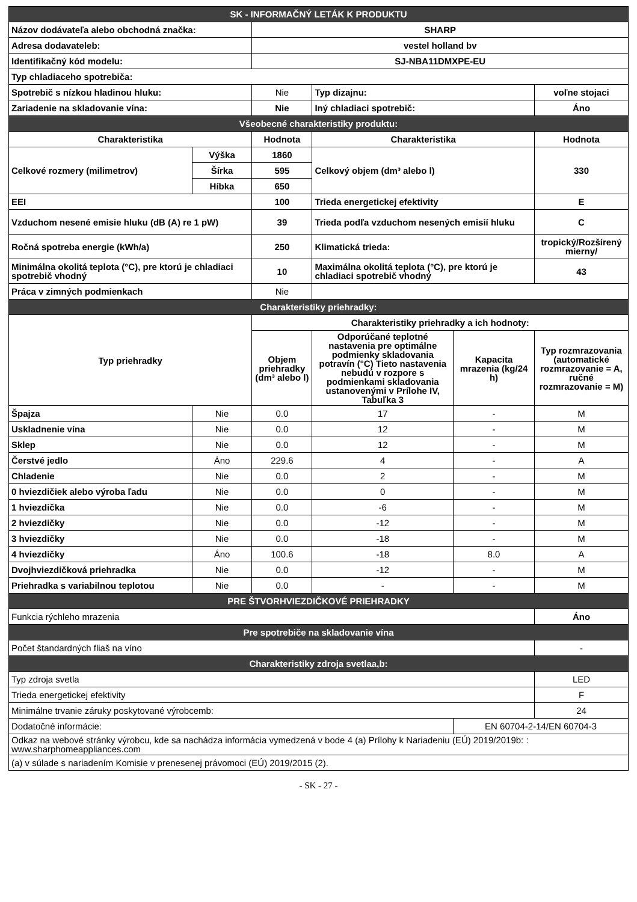| SK - INFORMAČNÝ LETÁK K PRODUKTU | | | | | |
| Názov dodávateľa alebo obchodná značka: | | SHARP | | | |
| Adresa dodavateleb: | | vestel holland bv | | | |
| Identifikačný kód modelu: | | SJ-NBA11DMXPE-EU | | | |
| Typ chladiaceho spotrebiča: | | | | | |
| Spotrebič s nízkou hladinou hluku: | | Nie | Typ dizajnu: | | voľne stojaci |
| Zariadenie na skladovanie vína: | | Nie | Iný chladiaci spotrebič: | | Áno |
| Všeobecné charakteristiky produktu: | | | | | |
| Charakteristika | | Hodnota | Charakteristika | | Hodnota |
| Celkové rozmery (milimetrov) | Výška | 1860 | Celkový objem (dm³ alebo l) | | 330 |
| | Šírka | 595 | | | |
| | Híbka | 650 | | | |
| EEI | | 100 | Trieda energetickej efektivity | | E |
| Vzduchom nesené emisie hluku (dB (A) re 1 pW) | | 39 | Trieda podľa vzduchom nesených emisií hluku | | C |
| Ročná spotreba energie (kWh/a) | | 250 | Klimatická trieda: | | tropický/Rozšírený mierny/ |
| Minimálna okolitá teplota (°C), pre ktorú je chladiaci spotrebič vhodný | | 10 | Maximálna okolitá teplota (°C), pre ktorú je chladiaci spotrebič vhodný | | 43 |
| Práca v zimných podmienkach | | Nie | | | |
| Charakteristiky priehradky: | | | | | |
| Typ priehradky | | Charakteristiky priehradky a ich hodnoty: | | | |
| | | Objem priehradky (dm³ alebo l) | Odporúčané teplotné nastavenia pre optimálne podmienky skladovania potravín (°C) Tieto nastavenia nebudú v rozpore s podmienkami skladovania ustanovenými v Prílohe IV, Tabuľka 3 | Kapacita mrazenia (kg/24 h) | Typ rozmrazovania (automatické rozmrazovanie = A, ručné rozmrazovanie = M) |
| Špajza | Nie | 0.0 | 17 | - | M |
| Uskladnenie vína | Nie | 0.0 | 12 | - | M |
| Sklep | Nie | 0.0 | 12 | - | M |
| Čerstvé jedlo | Áno | 229.6 | 4 | - | A |
| Chladenie | Nie | 0.0 | 2 | - | M |
| 0 hviezdičiek alebo výroba ľadu | Nie | 0.0 | 0 | - | M |
| 1 hviezdička | Nie | 0.0 | -6 | - | M |
| 2 hviezdičky | Nie | 0.0 | -12 | - | M |
| 3 hviezdičky | Nie | 0.0 | -18 | - | M |
| 4 hviezdičky | Áno | 100.6 | -18 | 8.0 | A |
| Dvojhviezdičková priehradka | Nie | 0.0 | -12 | - | M |
| Priehradka s variabilnou teplotou | Nie | 0.0 | - | - | M |
| PRE ŠTVORHVIEZDIČKOVÉ PRIEHRADKY | | | | | |
| Funkcia rýchleho mrazenia | | | | | Áno |
| Pre spotrebiče na skladovanie vína | | | | | |
| Počet štandardných fliaš na víno | | | | | - |
| Charakteristiky zdroja svetlaa,b: | | | | | |
| Typ zdroja svetla | | | | | LED |
| Trieda energetickej efektivity | | | | | F |
| Minimálne trvanie záruky poskytované výrobcemb: | | | | | 24 |
| Dodatočné informácie: | | | | EN 60704-2-14/EN 60704-3 | |
| Odkaz na webové stránky výrobcu, kde sa nachádza informácia vymedzená v bode 4 (a) Prílohy k Nariadeniu (EÚ) 2019/2019b: : www.sharphomeappliances.com | | | | | |
| (a) v súlade s nariadením Komisie v prenesenej právomoci (EÚ) 2019/2015 (2). | | | | | |
- SK - 27 -